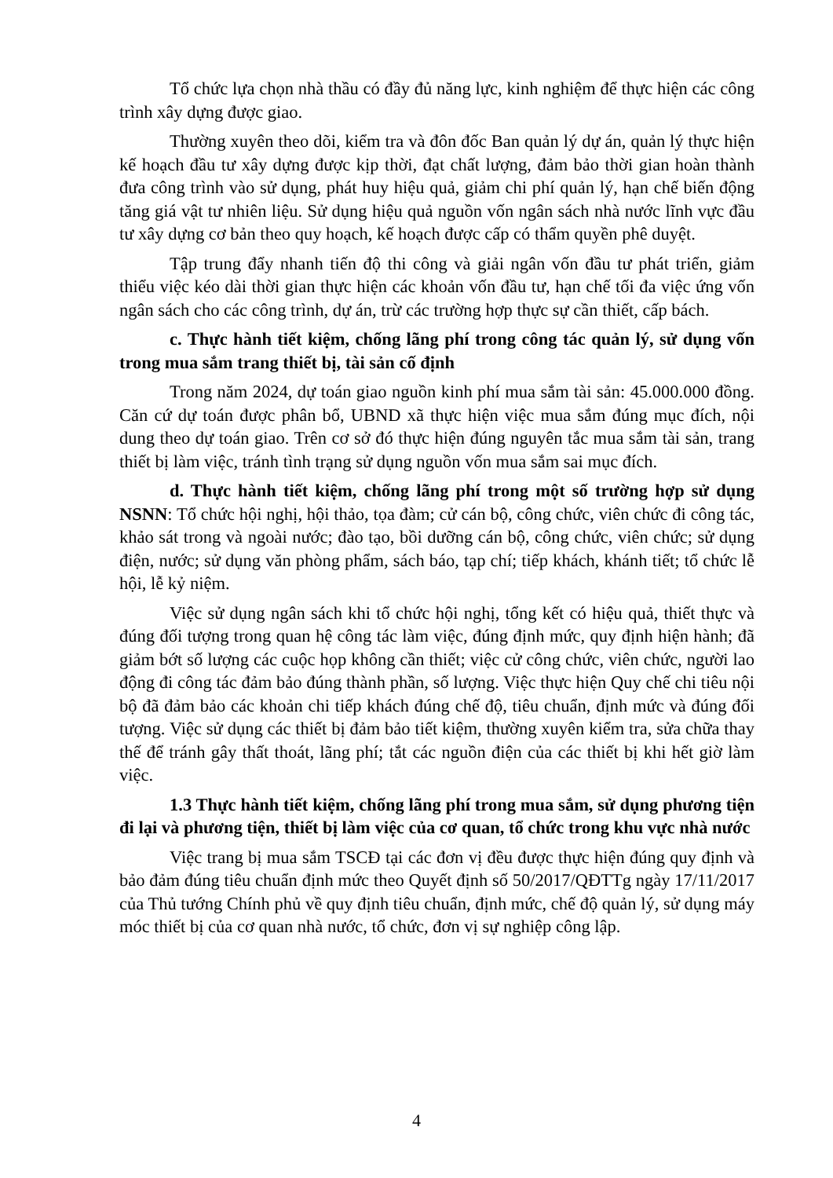Tổ chức lựa chọn nhà thầu có đầy đủ năng lực, kinh nghiệm để thực hiện các công trình xây dựng được giao.
Thường xuyên theo dõi, kiểm tra và đôn đốc Ban quản lý dự án, quản lý thực hiện kế hoạch đầu tư xây dựng được kịp thời, đạt chất lượng, đảm bảo thời gian hoàn thành đưa công trình vào sử dụng, phát huy hiệu quả, giảm chi phí quản lý, hạn chế biến động tăng giá vật tư nhiên liệu. Sử dụng hiệu quả nguồn vốn ngân sách nhà nước lĩnh vực đầu tư xây dựng cơ bản theo quy hoạch, kế hoạch được cấp có thẩm quyền phê duyệt.
Tập trung đẩy nhanh tiến độ thi công và giải ngân vốn đầu tư phát triển, giảm thiểu việc kéo dài thời gian thực hiện các khoản vốn đầu tư, hạn chế tối đa việc ứng vốn ngân sách cho các công trình, dự án, trừ các trường hợp thực sự cần thiết, cấp bách.
c. Thực hành tiết kiệm, chống lãng phí trong công tác quản lý, sử dụng vốn trong mua sắm trang thiết bị, tài sản cố định
Trong năm 2024, dự toán giao nguồn kinh phí mua sắm tài sản: 45.000.000 đồng. Căn cứ dự toán được phân bổ, UBND xã thực hiện việc mua sắm đúng mục đích, nội dung theo dự toán giao. Trên cơ sở đó thực hiện đúng nguyên tắc mua sắm tài sản, trang thiết bị làm việc, tránh tình trạng sử dụng nguồn vốn mua sắm sai mục đích.
d. Thực hành tiết kiệm, chống lãng phí trong một số trường hợp sử dụng NSNN: Tổ chức hội nghị, hội thảo, tọa đàm; cử cán bộ, công chức, viên chức đi công tác, khảo sát trong và ngoài nước; đào tạo, bồi dưỡng cán bộ, công chức, viên chức; sử dụng điện, nước; sử dụng văn phòng phẩm, sách báo, tạp chí; tiếp khách, khánh tiết; tổ chức lễ hội, lễ kỷ niệm.
Việc sử dụng ngân sách khi tổ chức hội nghị, tổng kết có hiệu quả, thiết thực và đúng đối tượng trong quan hệ công tác làm việc, đúng định mức, quy định hiện hành; đã giảm bớt số lượng các cuộc họp không cần thiết; việc cử công chức, viên chức, người lao động đi công tác đảm bảo đúng thành phần, số lượng. Việc thực hiện Quy chế chi tiêu nội bộ đã đảm bảo các khoản chi tiếp khách đúng chế độ, tiêu chuẩn, định mức và đúng đối tượng. Việc sử dụng các thiết bị đảm bảo tiết kiệm, thường xuyên kiểm tra, sửa chữa thay thế để tránh gây thất thoát, lãng phí; tắt các nguồn điện của các thiết bị khi hết giờ làm việc.
1.3 Thực hành tiết kiệm, chống lãng phí trong mua sắm, sử dụng phương tiện đi lại và phương tiện, thiết bị làm việc của cơ quan, tổ chức trong khu vực nhà nước
Việc trang bị mua sắm TSCĐ tại các đơn vị đều được thực hiện đúng quy định và bảo đảm đúng tiêu chuẩn định mức theo Quyết định số 50/2017/QĐTTg ngày 17/11/2017 của Thủ tướng Chính phủ về quy định tiêu chuẩn, định mức, chế độ quản lý, sử dụng máy móc thiết bị của cơ quan nhà nước, tổ chức, đơn vị sự nghiệp công lập.
4